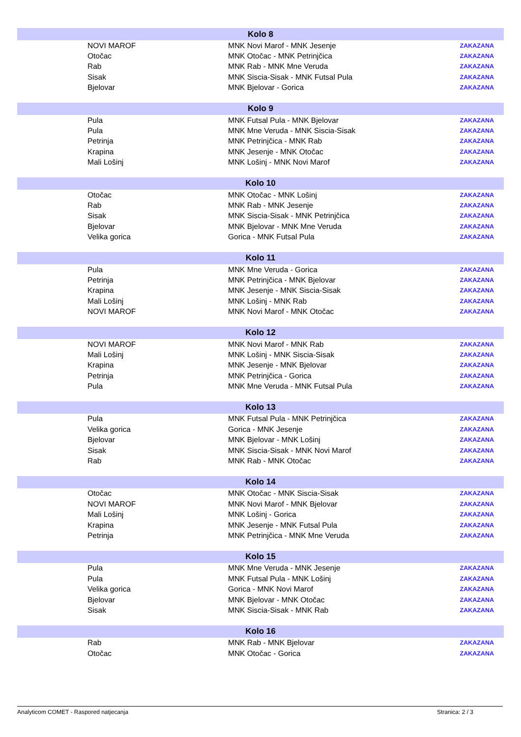| Kolo 8 | | | |
| --- | --- | --- | --- |
| | NOVI MAROF | MNK Novi Marof - MNK Jesenje | ZAKAZANA |
| | Otočac | MNK Otočac - MNK Petrinjčica | ZAKAZANA |
| | Rab | MNK Rab - MNK Mne Veruda | ZAKAZANA |
| | Sisak | MNK Siscia-Sisak - MNK Futsal Pula | ZAKAZANA |
| | Bjelovar | MNK Bjelovar - Gorica | ZAKAZANA |
| Kolo 9 | | | |
| | Pula | MNK Futsal Pula - MNK Bjelovar | ZAKAZANA |
| | Pula | MNK Mne Veruda - MNK Siscia-Sisak | ZAKAZANA |
| | Petrinja | MNK Petrinjčica - MNK Rab | ZAKAZANA |
| | Krapina | MNK Jesenje - MNK Otočac | ZAKAZANA |
| | Mali Lošinj | MNK Lošinj - MNK Novi Marof | ZAKAZANA |
| Kolo 10 | | | |
| | Otočac | MNK Otočac - MNK Lošinj | ZAKAZANA |
| | Rab | MNK Rab - MNK Jesenje | ZAKAZANA |
| | Sisak | MNK Siscia-Sisak - MNK Petrinjčica | ZAKAZANA |
| | Bjelovar | MNK Bjelovar - MNK Mne Veruda | ZAKAZANA |
| | Velika gorica | Gorica - MNK Futsal Pula | ZAKAZANA |
| Kolo 11 | | | |
| | Pula | MNK Mne Veruda - Gorica | ZAKAZANA |
| | Petrinja | MNK Petrinjčica - MNK Bjelovar | ZAKAZANA |
| | Krapina | MNK Jesenje - MNK Siscia-Sisak | ZAKAZANA |
| | Mali Lošinj | MNK Lošinj - MNK Rab | ZAKAZANA |
| | NOVI MAROF | MNK Novi Marof - MNK Otočac | ZAKAZANA |
| Kolo 12 | | | |
| | NOVI MAROF | MNK Novi Marof - MNK Rab | ZAKAZANA |
| | Mali Lošinj | MNK Lošinj - MNK Siscia-Sisak | ZAKAZANA |
| | Krapina | MNK Jesenje - MNK Bjelovar | ZAKAZANA |
| | Petrinja | MNK Petrinjčica - Gorica | ZAKAZANA |
| | Pula | MNK Mne Veruda - MNK Futsal Pula | ZAKAZANA |
| Kolo 13 | | | |
| | Pula | MNK Futsal Pula - MNK Petrinjčica | ZAKAZANA |
| | Velika gorica | Gorica - MNK Jesenje | ZAKAZANA |
| | Bjelovar | MNK Bjelovar - MNK Lošinj | ZAKAZANA |
| | Sisak | MNK Siscia-Sisak - MNK Novi Marof | ZAKAZANA |
| | Rab | MNK Rab - MNK Otočac | ZAKAZANA |
| Kolo 14 | | | |
| | Otočac | MNK Otočac - MNK Siscia-Sisak | ZAKAZANA |
| | NOVI MAROF | MNK Novi Marof - MNK Bjelovar | ZAKAZANA |
| | Mali Lošinj | MNK Lošinj - Gorica | ZAKAZANA |
| | Krapina | MNK Jesenje - MNK Futsal Pula | ZAKAZANA |
| | Petrinja | MNK Petrinjčica - MNK Mne Veruda | ZAKAZANA |
| Kolo 15 | | | |
| | Pula | MNK Mne Veruda - MNK Jesenje | ZAKAZANA |
| | Pula | MNK Futsal Pula - MNK Lošinj | ZAKAZANA |
| | Velika gorica | Gorica - MNK Novi Marof | ZAKAZANA |
| | Bjelovar | MNK Bjelovar - MNK Otočac | ZAKAZANA |
| | Sisak | MNK Siscia-Sisak - MNK Rab | ZAKAZANA |
| Kolo 16 | | | |
| | Rab | MNK Rab - MNK Bjelovar | ZAKAZANA |
| | Otočac | MNK Otočac - Gorica | ZAKAZANA |
Analyticom COMET - Raspored natjecanja Stranica: 2 / 3